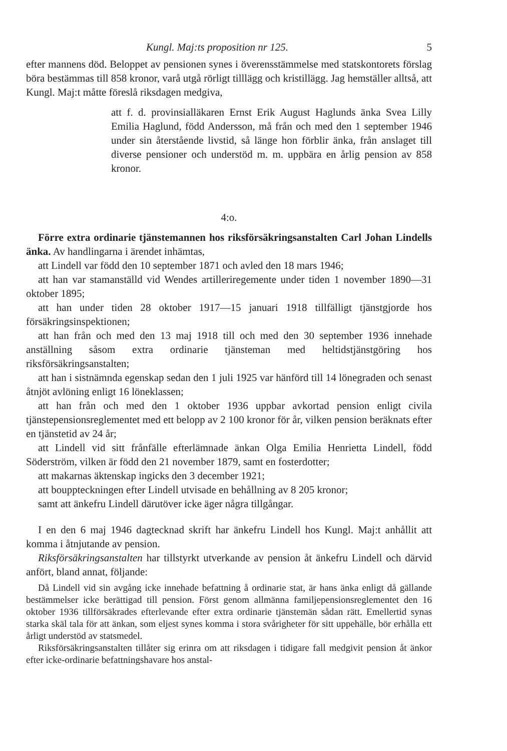Kungl. Maj:ts proposition nr 125. 5
efter mannens död. Beloppet av pensionen synes i överensstämmelse med statskontorets förslag böra bestämmas till 858 kronor, varå utgå rörligt tilllägg och kristillägg. Jag hemställer alltså, att Kungl. Maj:t måtte föreslå riksdagen medgiva,
att f. d. provinsialläkaren Ernst Erik August Haglunds änka Svea Lilly Emilia Haglund, född Andersson, må från och med den 1 september 1946 under sin återstående livstid, så länge hon förblir änka, från anslaget till diverse pensioner och understöd m. m. uppbära en årlig pension av 858 kronor.
4:o.
Förre extra ordinarie tjänstemannen hos riksförsäkringsanstalten Carl Johan Lindells änka. Av handlingarna i ärendet inhämtas,
att Lindell var född den 10 september 1871 och avled den 18 mars 1946;
att han var stamanställd vid Wendes artilleriregemente under tiden 1 november 1890—31 oktober 1895;
att han under tiden 28 oktober 1917—15 januari 1918 tillfälligt tjänstgjorde hos försäkringsinspektionen;
att han från och med den 13 maj 1918 till och med den 30 september 1936 innehade anställning såsom extra ordinarie tjänsteman med heltidstjänstgöring hos riksförsäkringsanstalten;
att han i sistnämnda egenskap sedan den 1 juli 1925 var hänförd till 14 lönegraden och senast åtnjöt avlöning enligt 16 löneklassen;
att han från och med den 1 oktober 1936 uppbar avkortad pension enligt civila tjänstepensionsreglementet med ett belopp av 2 100 kronor för år, vilken pension beräknats efter en tjänstetid av 24 år;
att Lindell vid sitt frånfälle efterlämnade änkan Olga Emilia Henrietta Lindell, född Söderström, vilken är född den 21 november 1879, samt en fosterdotter;
att makarnas äktenskap ingicks den 3 december 1921;
att bouppteckningen efter Lindell utvisade en behållning av 8 205 kronor;
samt att änkefru Lindell därutöver icke äger några tillgångar.
I en den 6 maj 1946 dagtecknad skrift har änkefru Lindell hos Kungl. Maj:t anhållit att komma i åtnjutande av pension.
Riksförsäkringsanstalten har tillstyrkt utverkande av pension åt änkefru Lindell och därvid anfört, bland annat, följande:
Då Lindell vid sin avgång icke innehade befattning å ordinarie stat, är hans änka enligt då gällande bestämmelser icke berättigad till pension. Först genom allmänna familjepensionsreglementet den 16 oktober 1936 tillförsäkrades efterlevande efter extra ordinarie tjänstemän sådan rätt. Emellertid synas starka skäl tala för att änkan, som eljest synes komma i stora svårigheter för sitt uppehälle, bör erhålla ett årligt understöd av statsmedel.
Riksförsäkringsanstalten tillåter sig erinra om att riksdagen i tidigare fall medgivit pension åt änkor efter icke-ordinarie befattningshavare hos anstal-